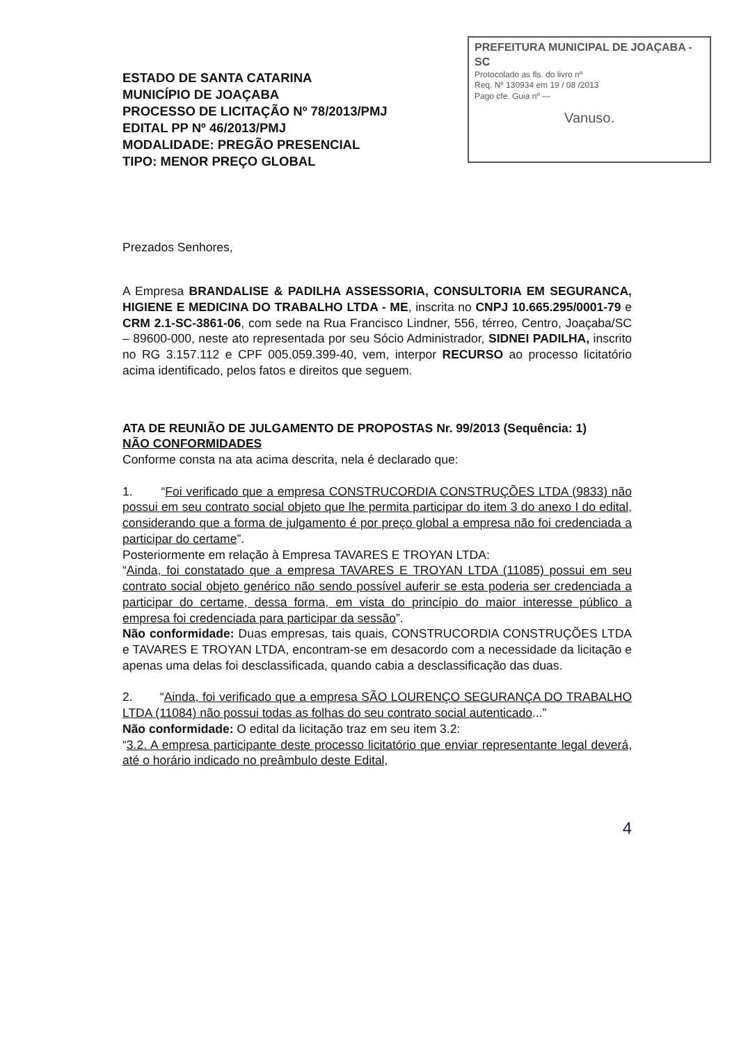PREFEITURA MUNICIPAL DE JOAÇABA - SC
Protocolado as fls. do livro nº
Req. Nº 130934 em 19 / 08 /2013
Pago cfe. Guia nº —
Vanuso.
ESTADO DE SANTA CATARINA
MUNICÍPIO DE JOAÇABA
PROCESSO DE LICITAÇÃO Nº 78/2013/PMJ
EDITAL PP Nº 46/2013/PMJ
MODALIDADE: PREGÃO PRESENCIAL
TIPO: MENOR PREÇO GLOBAL
Prezados Senhores,
A Empresa BRANDALISE & PADILHA ASSESSORIA, CONSULTORIA EM SEGURANCA, HIGIENE E MEDICINA DO TRABALHO LTDA - ME, inscrita no CNPJ 10.665.295/0001-79 e CRM 2.1-SC-3861-06, com sede na Rua Francisco Lindner, 556, térreo, Centro, Joaçaba/SC – 89600-000, neste ato representada por seu Sócio Administrador, SIDNEI PADILHA, inscrito no RG 3.157.112 e CPF 005.059.399-40, vem, interpor RECURSO ao processo licitatório acima identificado, pelos fatos e direitos que seguem.
ATA DE REUNIÃO DE JULGAMENTO DE PROPOSTAS Nr. 99/2013 (Sequência: 1)
NÃO CONFORMIDADES
Conforme consta na ata acima descrita, nela é declarado que:
1. “Foi verificado que a empresa CONSTRUCORDIA CONSTRUÇÕES LTDA (9833) não possui em seu contrato social objeto que lhe permita participar do item 3 do anexo I do edital, considerando que a forma de julgamento é por preço global a empresa não foi credenciada a participar do certame”.
Posteriormente em relação à Empresa TAVARES E TROYAN LTDA:
“Ainda, foi constatado que a empresa TAVARES E TROYAN LTDA (11085) possui em seu contrato social objeto genérico não sendo possível auferir se esta poderia ser credenciada a participar do certame, dessa forma, em vista do princípio do maior interesse público a empresa foi credenciada para participar da sessão”.
Não conformidade: Duas empresas, tais quais, CONSTRUCORDIA CONSTRUÇÕES LTDA e TAVARES E TROYAN LTDA, encontram-se em desacordo com a necessidade da licitação e apenas uma delas foi desclassificada, quando cabia a desclassificação das duas.
2. “Ainda, foi verificado que a empresa SÃO LOURENÇO SEGURANÇA DO TRABALHO LTDA (11084) não possui todas as folhas do seu contrato social autenticado...”
Não conformidade: O edital da licitação traz em seu item 3.2:
“3.2. A empresa participante deste processo licitatório que enviar representante legal deverá, até o horário indicado no preâmbulo deste Edital,
4